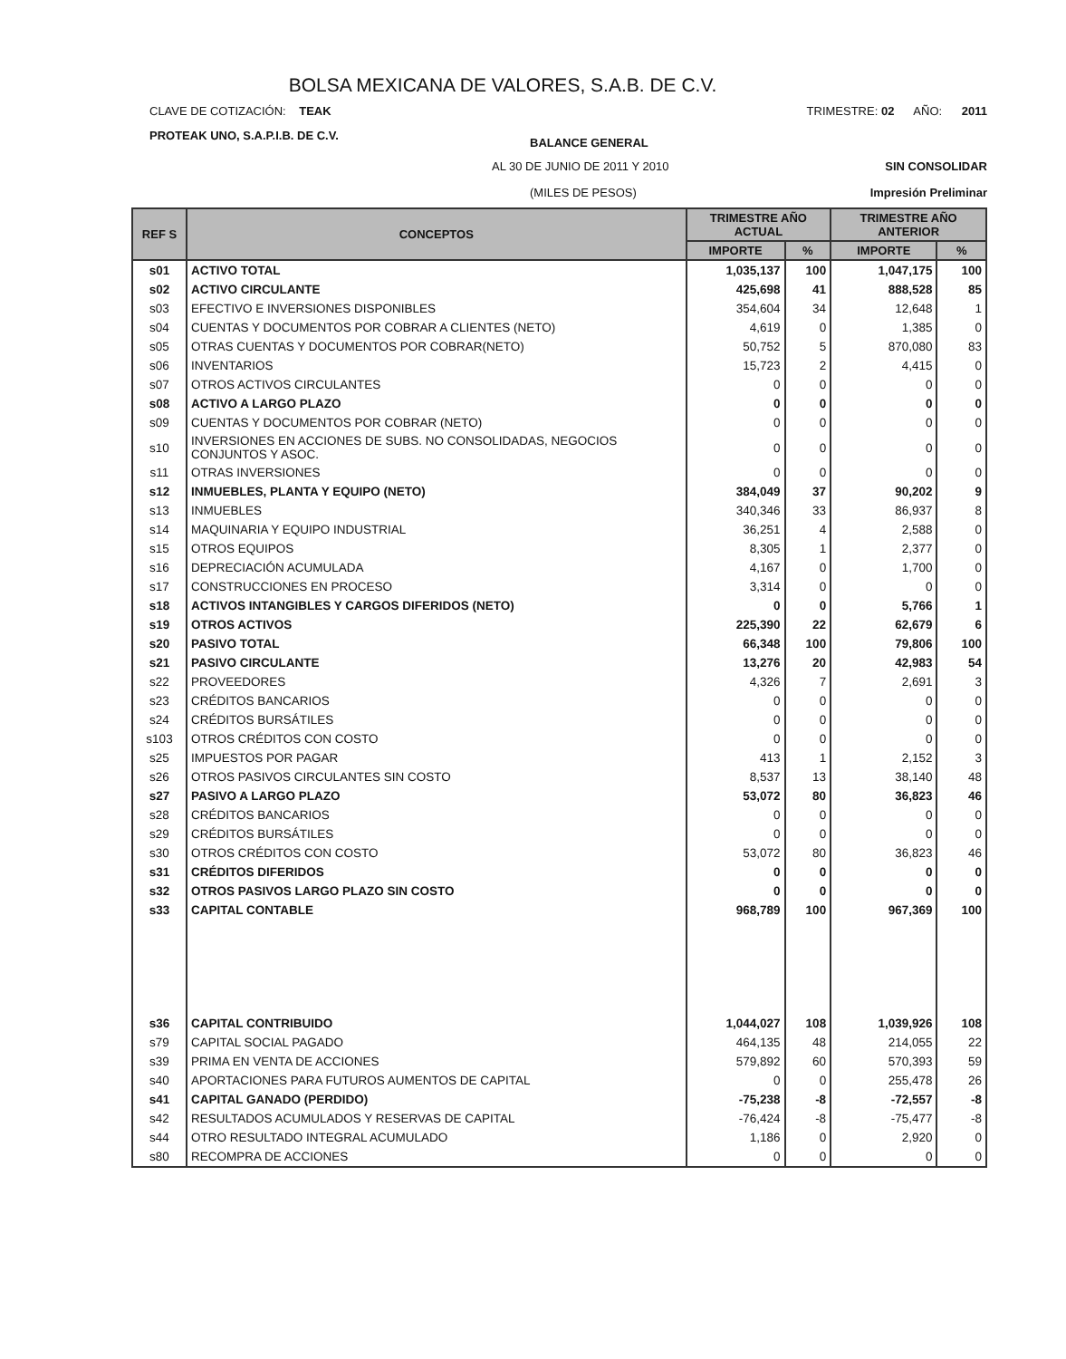BOLSA MEXICANA DE VALORES, S.A.B. DE C.V.
CLAVE DE COTIZACIÓN: TEAK TRIMESTRE: 02 AÑO: 2011
PROTEAK UNO, S.A.P.I.B. DE C.V. BALANCE GENERAL
AL 30 DE JUNIO DE 2011 Y 2010 SIN CONSOLIDAR
(MILES DE PESOS) Impresión Preliminar
| REF S | CONCEPTOS | TRIMESTRE AÑO ACTUAL | | TRIMESTRE AÑO ANTERIOR | |
| --- | --- | --- | --- | --- | --- |
| | | IMPORTE | % | IMPORTE | % |
| s01 | ACTIVO TOTAL | 1,035,137 | 100 | 1,047,175 | 100 |
| s02 | ACTIVO CIRCULANTE | 425,698 | 41 | 888,528 | 85 |
| s03 | EFECTIVO E INVERSIONES DISPONIBLES | 354,604 | 34 | 12,648 | 1 |
| s04 | CUENTAS Y DOCUMENTOS POR COBRAR A CLIENTES (NETO) | 4,619 | 0 | 1,385 | 0 |
| s05 | OTRAS CUENTAS Y DOCUMENTOS POR COBRAR(NETO) | 50,752 | 5 | 870,080 | 83 |
| s06 | INVENTARIOS | 15,723 | 2 | 4,415 | 0 |
| s07 | OTROS ACTIVOS CIRCULANTES | 0 | 0 | 0 | 0 |
| s08 | ACTIVO A LARGO PLAZO | 0 | 0 | 0 | 0 |
| s09 | CUENTAS Y DOCUMENTOS POR COBRAR (NETO) | 0 | 0 | 0 | 0 |
| s10 | INVERSIONES EN ACCIONES DE SUBS. NO CONSOLIDADAS, NEGOCIOS CONJUNTOS Y ASOC. | 0 | 0 | 0 | 0 |
| s11 | OTRAS INVERSIONES | 0 | 0 | 0 | 0 |
| s12 | INMUEBLES, PLANTA Y EQUIPO (NETO) | 384,049 | 37 | 90,202 | 9 |
| s13 | INMUEBLES | 340,346 | 33 | 86,937 | 8 |
| s14 | MAQUINARIA Y EQUIPO INDUSTRIAL | 36,251 | 4 | 2,588 | 0 |
| s15 | OTROS EQUIPOS | 8,305 | 1 | 2,377 | 0 |
| s16 | DEPRECIACIÓN ACUMULADA | 4,167 | 0 | 1,700 | 0 |
| s17 | CONSTRUCCIONES EN PROCESO | 3,314 | 0 | 0 | 0 |
| s18 | ACTIVOS INTANGIBLES Y CARGOS DIFERIDOS (NETO) | 0 | 0 | 5,766 | 1 |
| s19 | OTROS ACTIVOS | 225,390 | 22 | 62,679 | 6 |
| s20 | PASIVO TOTAL | 66,348 | 100 | 79,806 | 100 |
| s21 | PASIVO CIRCULANTE | 13,276 | 20 | 42,983 | 54 |
| s22 | PROVEEDORES | 4,326 | 7 | 2,691 | 3 |
| s23 | CRÉDITOS BANCARIOS | 0 | 0 | 0 | 0 |
| s24 | CRÉDITOS BURSÁTILES | 0 | 0 | 0 | 0 |
| s103 | OTROS CRÉDITOS CON COSTO | 0 | 0 | 0 | 0 |
| s25 | IMPUESTOS POR PAGAR | 413 | 1 | 2,152 | 3 |
| s26 | OTROS PASIVOS CIRCULANTES SIN COSTO | 8,537 | 13 | 38,140 | 48 |
| s27 | PASIVO A LARGO PLAZO | 53,072 | 80 | 36,823 | 46 |
| s28 | CRÉDITOS BANCARIOS | 0 | 0 | 0 | 0 |
| s29 | CRÉDITOS BURSÁTILES | 0 | 0 | 0 | 0 |
| s30 | OTROS CRÉDITOS CON COSTO | 53,072 | 80 | 36,823 | 46 |
| s31 | CRÉDITOS DIFERIDOS | 0 | 0 | 0 | 0 |
| s32 | OTROS PASIVOS LARGO PLAZO SIN COSTO | 0 | 0 | 0 | 0 |
| s33 | CAPITAL CONTABLE | 968,789 | 100 | 967,369 | 100 |
| s36 | CAPITAL CONTRIBUIDO | 1,044,027 | 108 | 1,039,926 | 108 |
| s79 | CAPITAL SOCIAL PAGADO | 464,135 | 48 | 214,055 | 22 |
| s39 | PRIMA EN VENTA DE ACCIONES | 579,892 | 60 | 570,393 | 59 |
| s40 | APORTACIONES PARA FUTUROS AUMENTOS DE CAPITAL | 0 | 0 | 255,478 | 26 |
| s41 | CAPITAL GANADO (PERDIDO) | -75,238 | -8 | -72,557 | -8 |
| s42 | RESULTADOS ACUMULADOS Y RESERVAS DE CAPITAL | -76,424 | -8 | -75,477 | -8 |
| s44 | OTRO RESULTADO INTEGRAL ACUMULADO | 1,186 | 0 | 2,920 | 0 |
| s80 | RECOMPRA DE ACCIONES | 0 | 0 | 0 | 0 |